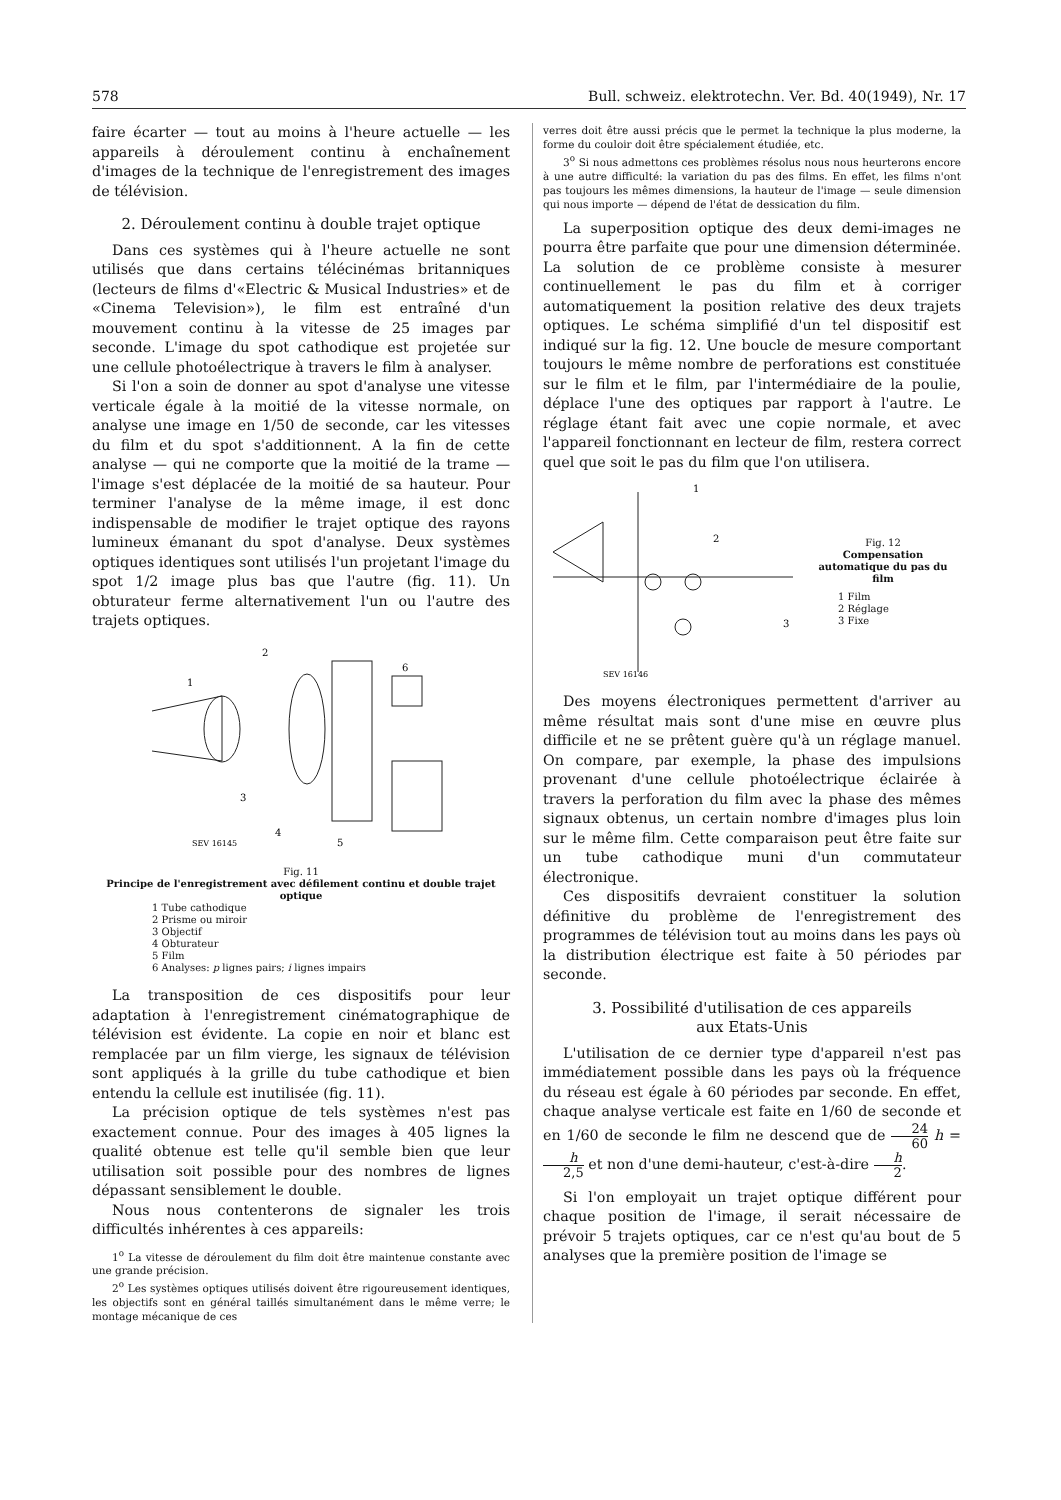578 Bull. schweiz. elektrotechn. Ver. Bd. 40(1949), Nr. 17
faire écarter — tout au moins à l'heure actuelle — les appareils à déroulement continu à enchaînement d'images de la technique de l'enregistrement des images de télévision.
2. Déroulement continu à double trajet optique
Dans ces systèmes qui à l'heure actuelle ne sont utilisés que dans certains télécinémas britanniques (lecteurs de films d'«Electric & Musical Industries» et de «Cinema Television»), le film est entraîné d'un mouvement continu à la vitesse de 25 images par seconde. L'image du spot cathodique est projetée sur une cellule photoélectrique à travers le film à analyser.
Si l'on a soin de donner au spot d'analyse une vitesse verticale égale à la moitié de la vitesse normale, on analyse une image en 1/50 de seconde, car les vitesses du film et du spot s'additionnent. A la fin de cette analyse — qui ne comporte que la moitié de la trame — l'image s'est déplacée de la moitié de sa hauteur. Pour terminer l'analyse de la même image, il est donc indispensable de modifier le trajet optique des rayons lumineux émanant du spot d'analyse. Deux systèmes optiques identiques sont utilisés l'un projetant l'image du spot 1/2 image plus bas que l'autre (fig. 11). Un obturateur ferme alternativement l'un ou l'autre des trajets optiques.
2
1
3
4
5
6
SEV 16145
Fig. 11
Principe de l'enregistrement avec défilement continu et double trajet optique
1 Tube cathodique
2 Prisme ou miroir
3 Objectif
4 Obturateur
5 Film
6 Analyses: p lignes pairs; i lignes impairs
La transposition de ces dispositifs pour leur adaptation à l'enregistrement cinématographique de télévision est évidente. La copie en noir et blanc est remplacée par un film vierge, les signaux de télévision sont appliqués à la grille du tube cathodique et bien entendu la cellule est inutilisée (fig. 11).
La précision optique de tels systèmes n'est pas exactement connue. Pour des images à 405 lignes la qualité obtenue est telle qu'il semble bien que leur utilisation soit possible pour des nombres de lignes dépassant sensiblement le double.
Nous nous contenterons de signaler les trois difficultés inhérentes à ces appareils:
1<sup>o</sup> La vitesse de déroulement du film doit être maintenue constante avec une grande précision.
2<sup>o</sup> Les systèmes optiques utilisés doivent être rigoureusement identiques, les objectifs sont en général taillés simultanément dans le même verre; le montage mécanique de ces
verres doit être aussi précis que le permet la technique la plus moderne, la forme du couloir doit être spécialement étudiée, etc.
3<sup>o</sup> Si nous admettons ces problèmes résolus nous nous heurterons encore à une autre difficulté: la variation du pas des films. En effet, les films n'ont pas toujours les mêmes dimensions, la hauteur de l'image — seule dimension qui nous importe — dépend de l'état de dessication du film.
La superposition optique des deux demi-images ne pourra être parfaite que pour une dimension déterminée. La solution de ce problème consiste à mesurer continuellement le pas du film et à corriger automatiquement la position relative des deux trajets optiques. Le schéma simplifié d'un tel dispositif est indiqué sur la fig. 12. Une boucle de mesure comportant toujours le même nombre de perforations est constituée sur le film et le film, par l'intermédiaire de la poulie, déplace l'une des optiques par rapport à l'autre. Le réglage étant fait avec une copie normale, et avec l'appareil fonctionnant en lecteur de film, restera correct quel que soit le pas du film que l'on utilisera.
1
2
3
SEV 16146
Fig. 12
Compensation automatique du pas du film
1 Film
2 Réglage
3 Fixe
Des moyens électroniques permettent d'arriver au même résultat mais sont d'une mise en œuvre plus difficile et ne se prêtent guère qu'à un réglage manuel. On compare, par exemple, la phase des impulsions provenant d'une cellule photoélectrique éclairée à travers la perforation du film avec la phase des mêmes signaux obtenus, un certain nombre d'images plus loin sur le même film. Cette comparaison peut être faite sur un tube cathodique muni d'un commutateur électronique.
Ces dispositifs devraient constituer la solution définitive du problème de l'enregistrement des programmes de télévision tout au moins dans les pays où la distribution électrique est faite à 50 périodes par seconde.
3. Possibilité d'utilisation de ces appareils
aux Etats-Unis
L'utilisation de ce dernier type d'appareil n'est pas immédiatement possible dans les pays où la fréquence du réseau est égale à 60 périodes par seconde. En effet, chaque analyse verticale est faite en 1/60 de seconde et en 1/60 de seconde le film ne descend que de 24 60 h = h 2,5 et non d'une demi-hauteur, c'est-à-dire h 2.
Si l'on employait un trajet optique différent pour chaque position de l'image, il serait nécessaire de prévoir 5 trajets optiques, car ce n'est qu'au bout de 5 analyses que la première position de l'image se